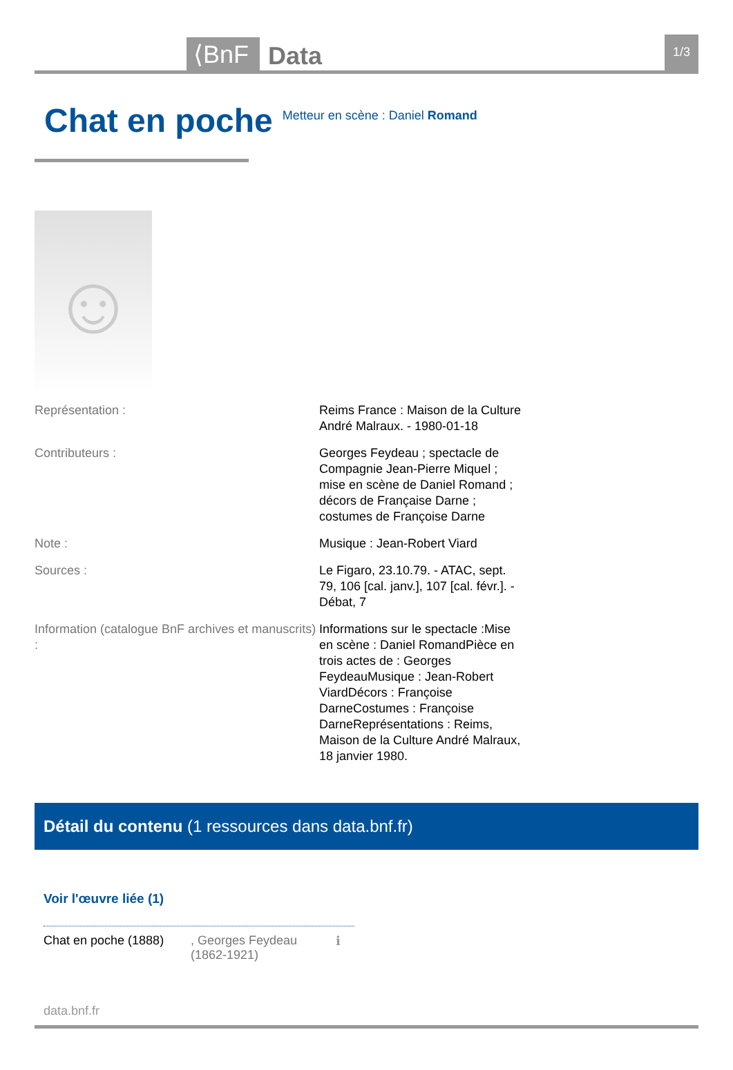⟨BnF Data 1/3
Chat en poche
Metteur en scène : Daniel Romand
☺
| Représentation : | Reims France : Maison de la Culture André Malraux. - 1980-01-18 |
| Contributeurs : | Georges Feydeau ; spectacle de Compagnie Jean-Pierre Miquel ; mise en scène de Daniel Romand ; décors de Française Darne ; costumes de Françoise Darne |
| Note : | Musique : Jean-Robert Viard |
| Sources : | Le Figaro, 23.10.79. - ATAC, sept. 79, 106 [cal. janv.], 107 [cal. févr.]. - Débat, 7 |
| Information (catalogue BnF archives et manuscrits) : | Informations sur le spectacle :Mise en scène : Daniel RomandPièce en trois actes de : Georges FeydeauMusique : Jean-Robert ViardDécors : Françoise DarneCostumes : Françoise DarneReprésentations : Reims, Maison de la Culture André Malraux, 18 janvier 1980. |
Détail du contenu (1 ressources dans data.bnf.fr)
Voir l'œuvre liée (1)
Chat en poche (1888), Georges Feydeau (1862-1921) ℹ
data.bnf.fr